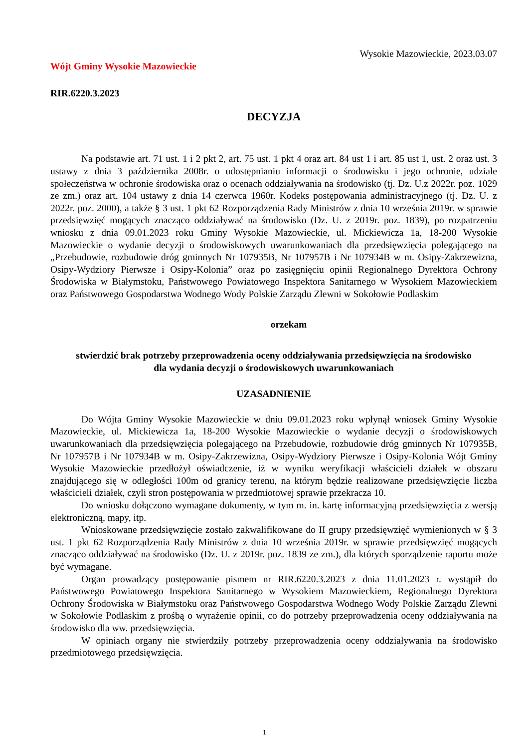Wysokie Mazowieckie, 2023.03.07
Wójt Gminy Wysokie Mazowieckie
RIR.6220.3.2023
DECYZJA
Na podstawie art. 71 ust. 1 i 2 pkt 2, art. 75 ust. 1 pkt 4 oraz art. 84 ust 1 i art. 85 ust 1, ust. 2 oraz ust. 3 ustawy z dnia 3 października 2008r. o udostępnianiu informacji o środowisku i jego ochronie, udziale społeczeństwa w ochronie środowiska oraz o ocenach oddziaływania na środowisko (tj. Dz. U.z 2022r. poz. 1029 ze zm.) oraz art. 104 ustawy z dnia 14 czerwca 1960r. Kodeks postępowania administracyjnego (tj. Dz. U. z 2022r. poz. 2000), a także § 3 ust. 1 pkt 62 Rozporządzenia Rady Ministrów z dnia 10 września 2019r. w sprawie przedsięwzięć mogących znacząco oddziaływać na środowisko (Dz. U. z 2019r. poz. 1839), po rozpatrzeniu wniosku z dnia 09.01.2023 roku Gminy Wysokie Mazowieckie, ul. Mickiewicza 1a, 18-200 Wysokie Mazowieckie o wydanie decyzji o środowiskowych uwarunkowaniach dla przedsięwzięcia polegającego na „Przebudowie, rozbudowie dróg gminnych Nr 107935B, Nr 107957B i Nr 107934B w m. Osipy-Zakrzewizna, Osipy-Wydziory Pierwsze i Osipy-Kolonia” oraz po zasięgnięciu opinii Regionalnego Dyrektora Ochrony Środowiska w Białymstoku, Państwowego Powiatowego Inspektora Sanitarnego w Wysokiem Mazowieckiem oraz Państwowego Gospodarstwa Wodnego Wody Polskie Zarządu Zlewni w Sokołowie Podlaskim
orzekam
stwierdzić brak potrzeby przeprowadzenia oceny oddziaływania przedsięwzięcia na środowisko
dla wydania decyzji o środowiskowych uwarunkowaniach
UZASADNIENIE
Do Wójta Gminy Wysokie Mazowieckie w dniu 09.01.2023 roku wpłynął wniosek Gminy Wysokie Mazowieckie, ul. Mickiewicza 1a, 18-200 Wysokie Mazowieckie o wydanie decyzji o środowiskowych uwarunkowaniach dla przedsięwzięcia polegającego na Przebudowie, rozbudowie dróg gminnych Nr 107935B, Nr 107957B i Nr 107934B w m. Osipy-Zakrzewizna, Osipy-Wydziory Pierwsze i Osipy-Kolonia Wójt Gminy Wysokie Mazowieckie przedłożył oświadczenie, iż w wyniku weryfikacji właścicieli działek w obszaru znajdującego się w odległości 100m od granicy terenu, na którym będzie realizowane przedsięwzięcie liczba właścicieli działek, czyli stron postępowania w przedmiotowej sprawie przekracza 10.
Do wniosku dołączono wymagane dokumenty, w tym m. in. kartę informacyjną przedsięwzięcia z wersją elektroniczną, mapy, itp.
Wnioskowane przedsięwzięcie zostało zakwalifikowane do II grupy przedsięwzięć wymienionych w § 3 ust. 1 pkt 62 Rozporządzenia Rady Ministrów z dnia 10 września 2019r. w sprawie przedsięwzięć mogących znacząco oddziaływać na środowisko (Dz. U. z 2019r. poz. 1839 ze zm.), dla których sporządzenie raportu może być wymagane.
Organ prowadzący postępowanie pismem nr RIR.6220.3.2023 z dnia 11.01.2023 r. wystąpił do Państwowego Powiatowego Inspektora Sanitarnego w Wysokiem Mazowieckiem, Regionalnego Dyrektora Ochrony Środowiska w Białymstoku oraz Państwowego Gospodarstwa Wodnego Wody Polskie Zarządu Zlewni w Sokołowie Podlaskim z prośbą o wyrażenie opinii, co do potrzeby przeprowadzenia oceny oddziaływania na środowisko dla ww. przedsięwzięcia.
W opiniach organy nie stwierdziły potrzeby przeprowadzenia oceny oddziaływania na środowisko przedmiotowego przedsięwzięcia.
1